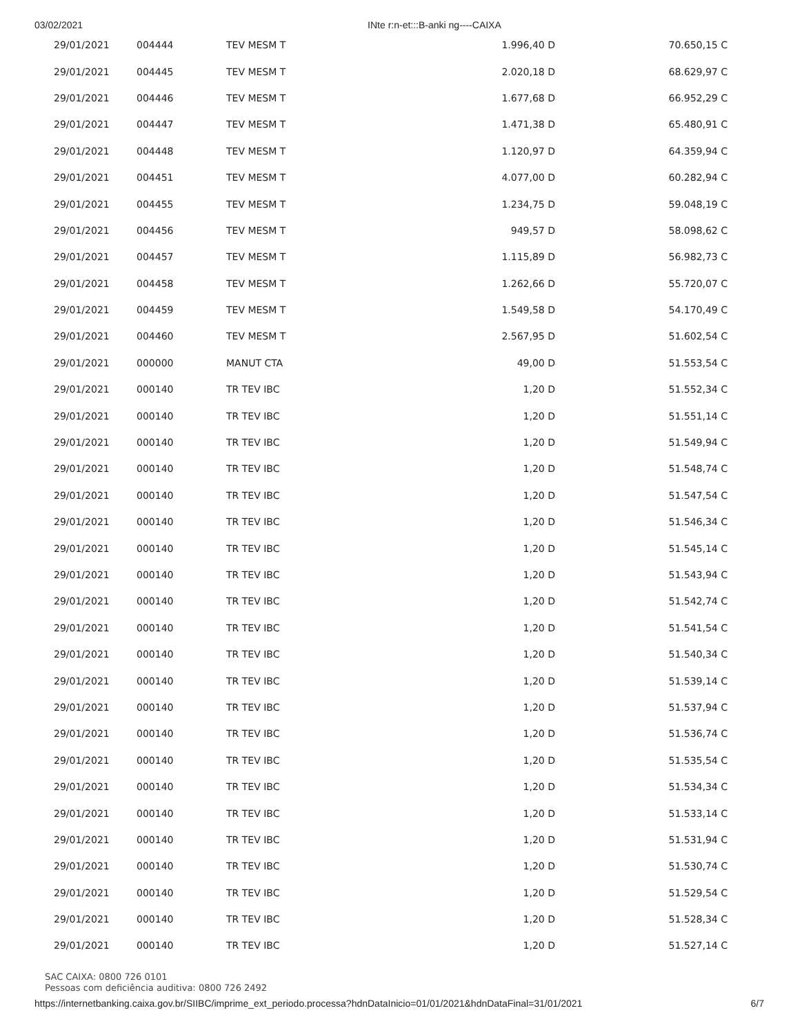03/02/2021 INte r:n-et:::B-anki ng----CAIXA
| 29/01/2021 | 004444 | TEV MESM T | 1.996,40 D | 70.650,15 C |
| 29/01/2021 | 004445 | TEV MESM T | 2.020,18 D | 68.629,97 C |
| 29/01/2021 | 004446 | TEV MESM T | 1.677,68 D | 66.952,29 C |
| 29/01/2021 | 004447 | TEV MESM T | 1.471,38 D | 65.480,91 C |
| 29/01/2021 | 004448 | TEV MESM T | 1.120,97 D | 64.359,94 C |
| 29/01/2021 | 004451 | TEV MESM T | 4.077,00 D | 60.282,94 C |
| 29/01/2021 | 004455 | TEV MESM T | 1.234,75 D | 59.048,19 C |
| 29/01/2021 | 004456 | TEV MESM T | 949,57 D | 58.098,62 C |
| 29/01/2021 | 004457 | TEV MESM T | 1.115,89 D | 56.982,73 C |
| 29/01/2021 | 004458 | TEV MESM T | 1.262,66 D | 55.720,07 C |
| 29/01/2021 | 004459 | TEV MESM T | 1.549,58 D | 54.170,49 C |
| 29/01/2021 | 004460 | TEV MESM T | 2.567,95 D | 51.602,54 C |
| 29/01/2021 | 000000 | MANUT CTA | 49,00 D | 51.553,54 C |
| 29/01/2021 | 000140 | TR TEV IBC | 1,20 D | 51.552,34 C |
| 29/01/2021 | 000140 | TR TEV IBC | 1,20 D | 51.551,14 C |
| 29/01/2021 | 000140 | TR TEV IBC | 1,20 D | 51.549,94 C |
| 29/01/2021 | 000140 | TR TEV IBC | 1,20 D | 51.548,74 C |
| 29/01/2021 | 000140 | TR TEV IBC | 1,20 D | 51.547,54 C |
| 29/01/2021 | 000140 | TR TEV IBC | 1,20 D | 51.546,34 C |
| 29/01/2021 | 000140 | TR TEV IBC | 1,20 D | 51.545,14 C |
| 29/01/2021 | 000140 | TR TEV IBC | 1,20 D | 51.543,94 C |
| 29/01/2021 | 000140 | TR TEV IBC | 1,20 D | 51.542,74 C |
| 29/01/2021 | 000140 | TR TEV IBC | 1,20 D | 51.541,54 C |
| 29/01/2021 | 000140 | TR TEV IBC | 1,20 D | 51.540,34 C |
| 29/01/2021 | 000140 | TR TEV IBC | 1,20 D | 51.539,14 C |
| 29/01/2021 | 000140 | TR TEV IBC | 1,20 D | 51.537,94 C |
| 29/01/2021 | 000140 | TR TEV IBC | 1,20 D | 51.536,74 C |
| 29/01/2021 | 000140 | TR TEV IBC | 1,20 D | 51.535,54 C |
| 29/01/2021 | 000140 | TR TEV IBC | 1,20 D | 51.534,34 C |
| 29/01/2021 | 000140 | TR TEV IBC | 1,20 D | 51.533,14 C |
| 29/01/2021 | 000140 | TR TEV IBC | 1,20 D | 51.531,94 C |
| 29/01/2021 | 000140 | TR TEV IBC | 1,20 D | 51.530,74 C |
| 29/01/2021 | 000140 | TR TEV IBC | 1,20 D | 51.529,54 C |
| 29/01/2021 | 000140 | TR TEV IBC | 1,20 D | 51.528,34 C |
| 29/01/2021 | 000140 | TR TEV IBC | 1,20 D | 51.527,14 C |
SAC CAIXA: 0800 726 0101
Pessoas com deficiência auditiva: 0800 726 2492
https://internetbanking.caixa.gov.br/SIIBC/imprime_ext_periodo.processa?hdnDataInicio=01/01/2021&hdnDataFinal=31/01/2021 6/7